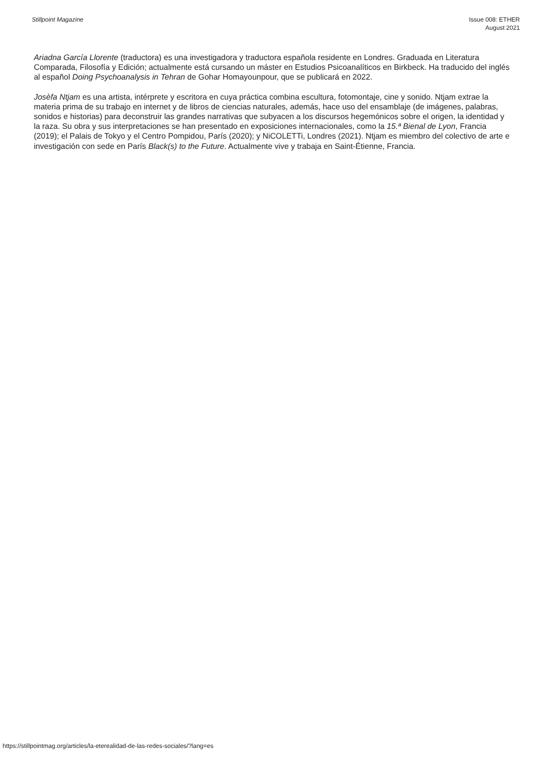Stillpoint Magazine Issue 008: ETHER
August 2021
Ariadna García Llorente (traductora) es una investigadora y traductora española residente en Londres. Graduada en Literatura Comparada, Filosofía y Edición; actualmente está cursando un máster en Estudios Psicoanalíticos en Birkbeck. Ha traducido del inglés al español Doing Psychoanalysis in Tehran de Gohar Homayounpour, que se publicará en 2022.
Josèfa Ntjam es una artista, intérprete y escritora en cuya práctica combina escultura, fotomontaje, cine y sonido. Ntjam extrae la materia prima de su trabajo en internet y de libros de ciencias naturales, además, hace uso del ensamblaje (de imágenes, palabras, sonidos e historias) para deconstruir las grandes narrativas que subyacen a los discursos hegemónicos sobre el origen, la identidad y la raza. Su obra y sus interpretaciones se han presentado en exposiciones internacionales, como la 15.ª Bienal de Lyon, Francia (2019); el Palais de Tokyo y el Centro Pompidou, París (2020); y NiCOLETTi, Londres (2021). Ntjam es miembro del colectivo de arte e investigación con sede en París Black(s) to the Future. Actualmente vive y trabaja en Saint-Étienne, Francia.
https://stillpointmag.org/articles/la-eterealidad-de-las-redes-sociales/?lang=es